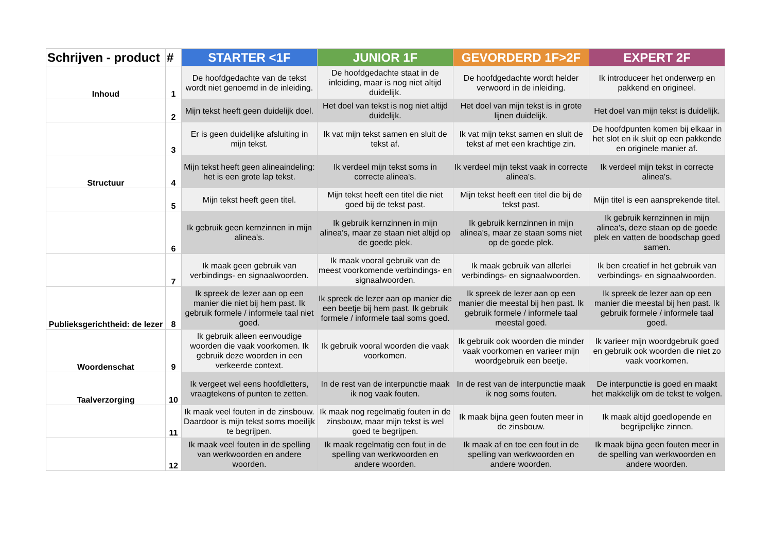| Schrijven - product | # | STARTER <1F | JUNIOR 1F | GEVORDERD 1F>2F | EXPERT 2F |
| --- | --- | --- | --- | --- | --- |
| Inhoud | 1 | De hoofdgedachte van de tekst wordt niet genoemd in de inleiding. | De hoofdgedachte staat in de inleiding, maar is nog niet altijd duidelijk. | De hoofdgedachte wordt helder verwoord in de inleiding. | Ik introduceer het onderwerp en pakkend en origineel. |
| | 2 | Mijn tekst heeft geen duidelijk doel. | Het doel van tekst is nog niet altijd duidelijk. | Het doel van mijn tekst is in grote lijnen duidelijk. | Het doel van mijn tekst is duidelijk. |
| | 3 | Er is geen duidelijke afsluiting in mijn tekst. | Ik vat mijn tekst samen en sluit de tekst af. | Ik vat mijn tekst samen en sluit de tekst af met een krachtige zin. | De hoofdpunten komen bij elkaar in het slot en ik sluit op een pakkende en originele manier af. |
| Structuur | 4 | Mijn tekst heeft geen alineaindeling: het is een grote lap tekst. | Ik verdeel mijn tekst soms in correcte alinea's. | Ik verdeel mijn tekst vaak in correcte alinea's. | Ik verdeel mijn tekst in correcte alinea's. |
| | 5 | Mijn tekst heeft geen titel. | Mijn tekst heeft een titel die niet goed bij de tekst past. | Mijn tekst heeft een titel die bij de tekst past. | Mijn titel is een aansprekende titel. |
| | 6 | Ik gebruik geen kernzinnen in mijn alinea's. | Ik gebruik kernzinnen in mijn alinea's, maar ze staan niet altijd op de goede plek. | Ik gebruik kernzinnen in mijn alinea's, maar ze staan soms niet op de goede plek. | Ik gebruik kernzinnen in mijn alinea's, deze staan op de goede plek en vatten de boodschap goed samen. |
| | 7 | Ik maak geen gebruik van verbindings- en signaalwoorden. | Ik maak vooral gebruik van de meest voorkomende verbindings- en signaalwoorden. | Ik maak gebruik van allerlei verbindings- en signaalwoorden. | Ik ben creatief in het gebruik van verbindings- en signaalwoorden. |
| Publieksgerichtheid: de lezer | 8 | Ik spreek de lezer aan op een manier die niet bij hem past. Ik gebruik formele / informele taal niet goed. | Ik spreek de lezer aan op manier die een beetje bij hem past. Ik gebruik formele / informele taal soms goed. | Ik spreek de lezer aan op een manier die meestal bij hen past. Ik gebruik formele / informele taal meestal goed. | Ik spreek de lezer aan op een manier die meestal bij hen past. Ik gebruik formele / informele taal goed. |
| Woordenschat | 9 | Ik gebruik alleen eenvoudige woorden die vaak voorkomen. Ik gebruik deze woorden in een verkeerde context. | Ik gebruik vooral woorden die vaak voorkomen. | Ik gebruik ook woorden die minder vaak voorkomen en varieer mijn woordgebruik een beetje. | Ik varieer mijn woordgebruik goed en gebruik ook woorden die niet zo vaak voorkomen. |
| Taalverzorging | 10 | Ik vergeet wel eens hoofdletters, vraagtekens of punten te zetten. | In de rest van de interpunctie maak ik nog vaak fouten. | In de rest van de interpunctie maak ik nog soms fouten. | De interpunctie is goed en maakt het makkelijk om de tekst te volgen. |
| | 11 | Ik maak veel fouten in de zinsbouw. Daardoor is mijn tekst soms moeilijk te begrijpen. | Ik maak nog regelmatig fouten in de zinsbouw, maar mijn tekst is wel goed te begrijpen. | Ik maak bijna geen fouten meer in de zinsbouw. | Ik maak altijd goedlopende en begrijpelijke zinnen. |
| | 12 | Ik maak veel fouten in de spelling van werkwoorden en andere woorden. | Ik maak regelmatig een fout in de spelling van werkwoorden en andere woorden. | Ik maak af en toe een fout in de spelling van werkwoorden en andere woorden. | Ik maak bijna geen fouten meer in de spelling van werkwoorden en andere woorden. |